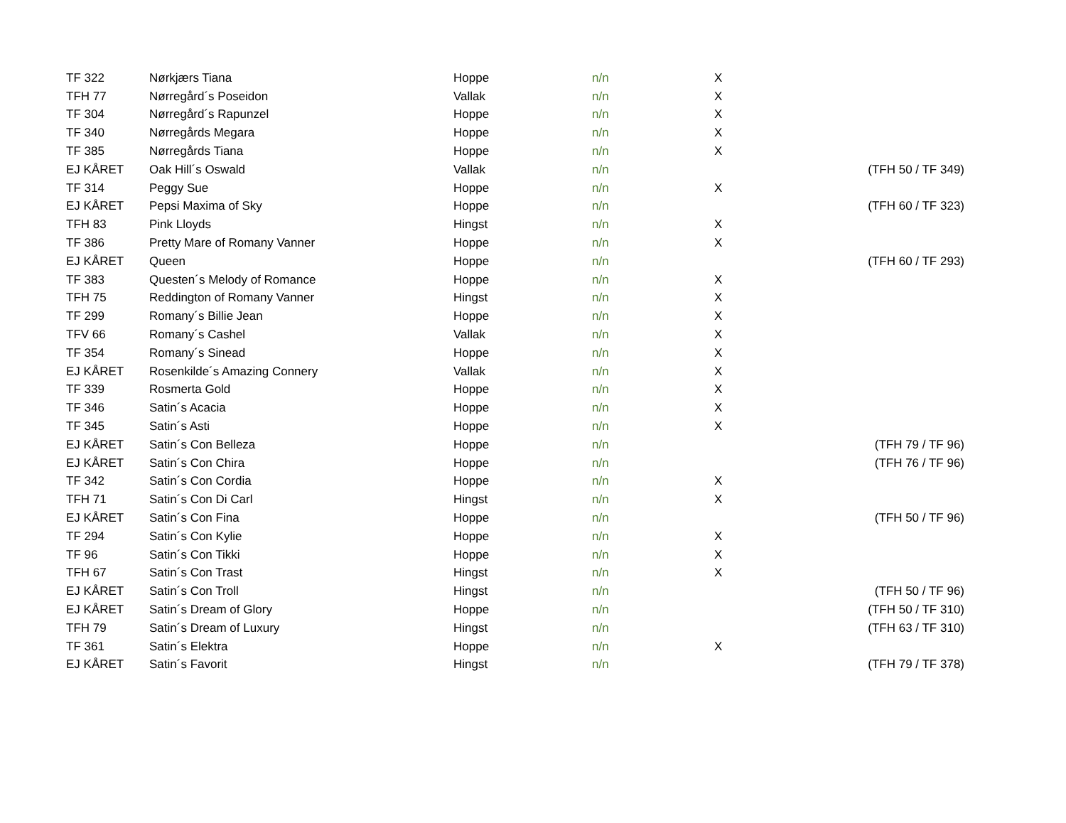| TF 322 | Nørkjærs Tiana | Hoppe | n/n | X | |
| TFH 77 | Nørregård´s Poseidon | Vallak | n/n | X | |
| TF 304 | Nørregård´s Rapunzel | Hoppe | n/n | X | |
| TF 340 | Nørregårds Megara | Hoppe | n/n | X | |
| TF 385 | Nørregårds Tiana | Hoppe | n/n | X | |
| EJ KÅRET | Oak Hill´s Oswald | Vallak | n/n | | (TFH 50 / TF 349) |
| TF 314 | Peggy Sue | Hoppe | n/n | X | |
| EJ KÅRET | Pepsi Maxima of Sky | Hoppe | n/n | | (TFH 60 / TF 323) |
| TFH 83 | Pink Lloyds | Hingst | n/n | X | |
| TF 386 | Pretty Mare of Romany Vanner | Hoppe | n/n | X | |
| EJ KÅRET | Queen | Hoppe | n/n | | (TFH 60 / TF 293) |
| TF 383 | Questen´s Melody of Romance | Hoppe | n/n | X | |
| TFH 75 | Reddington of Romany Vanner | Hingst | n/n | X | |
| TF 299 | Romany´s Billie Jean | Hoppe | n/n | X | |
| TFV 66 | Romany´s Cashel | Vallak | n/n | X | |
| TF 354 | Romany´s Sinead | Hoppe | n/n | X | |
| EJ KÅRET | Rosenkilde´s Amazing Connery | Vallak | n/n | X | |
| TF 339 | Rosmerta Gold | Hoppe | n/n | X | |
| TF 346 | Satin´s Acacia | Hoppe | n/n | X | |
| TF 345 | Satin´s Asti | Hoppe | n/n | X | |
| EJ KÅRET | Satin´s Con Belleza | Hoppe | n/n | | (TFH 79 / TF 96) |
| EJ KÅRET | Satin´s Con Chira | Hoppe | n/n | | (TFH 76 / TF 96) |
| TF 342 | Satin´s Con Cordia | Hoppe | n/n | X | |
| TFH 71 | Satin´s Con Di Carl | Hingst | n/n | X | |
| EJ KÅRET | Satin´s Con Fina | Hoppe | n/n | | (TFH 50 / TF 96) |
| TF 294 | Satin´s Con Kylie | Hoppe | n/n | X | |
| TF 96 | Satin´s Con Tikki | Hoppe | n/n | X | |
| TFH 67 | Satin´s Con Trast | Hingst | n/n | X | |
| EJ KÅRET | Satin´s Con Troll | Hingst | n/n | | (TFH 50 / TF 96) |
| EJ KÅRET | Satin´s Dream of Glory | Hoppe | n/n | | (TFH 50 / TF 310) |
| TFH 79 | Satin´s Dream of Luxury | Hingst | n/n | | (TFH 63 / TF 310) |
| TF 361 | Satin´s Elektra | Hoppe | n/n | X | |
| EJ KÅRET | Satin´s Favorit | Hingst | n/n | | (TFH 79 / TF 378) |